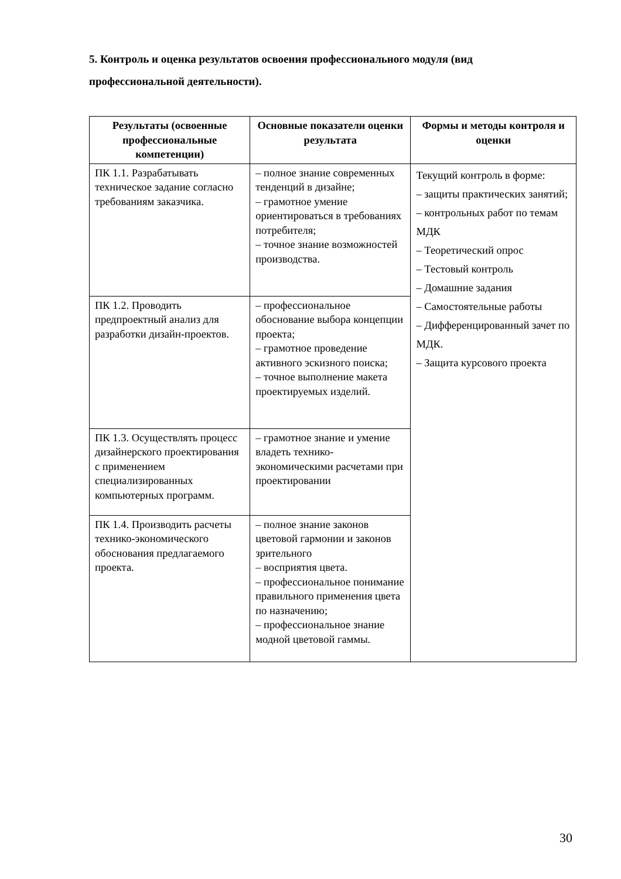5. Контроль и оценка результатов освоения профессионального модуля (вид профессиональной деятельности).
| Результаты (освоенные профессиональные компетенции) | Основные показатели оценки результата | Формы и методы контроля и оценки |
| --- | --- | --- |
| ПК 1.1. Разрабатывать техническое задание согласно требованиям заказчика. | – полное знание современных тенденций в дизайне; – грамотное умение ориентироваться в требованиях потребителя; – точное знание возможностей производства. | Текущий контроль в форме: – защиты практических занятий; – контрольных работ по темам МДК – Теоретический опрос – Тестовый контроль – Домашние задания – Самостоятельные работы – Дифференцированный зачет по МДК. – Защита курсового проекта |
| ПК 1.2. Проводить предпроектный анализ для разработки дизайн-проектов. | – профессиональное обоснование выбора концепции проекта; – грамотное проведение активного эскизного поиска; – точное выполнение макета проектируемых изделий. | |
| ПК 1.3. Осуществлять процесс дизайнерского проектирования с применением специализированных компьютерных программ. | – грамотное знание и умение владеть технико-экономическими расчетами при проектировании | |
| ПК 1.4. Производить расчеты технико-экономического обоснования предлагаемого проекта. | – полное знание законов цветовой гармонии и законов зрительного – восприятия цвета. – профессиональное понимание правильного применения цвета по назначению; – профессиональное знание модной цветовой гаммы. | |
30